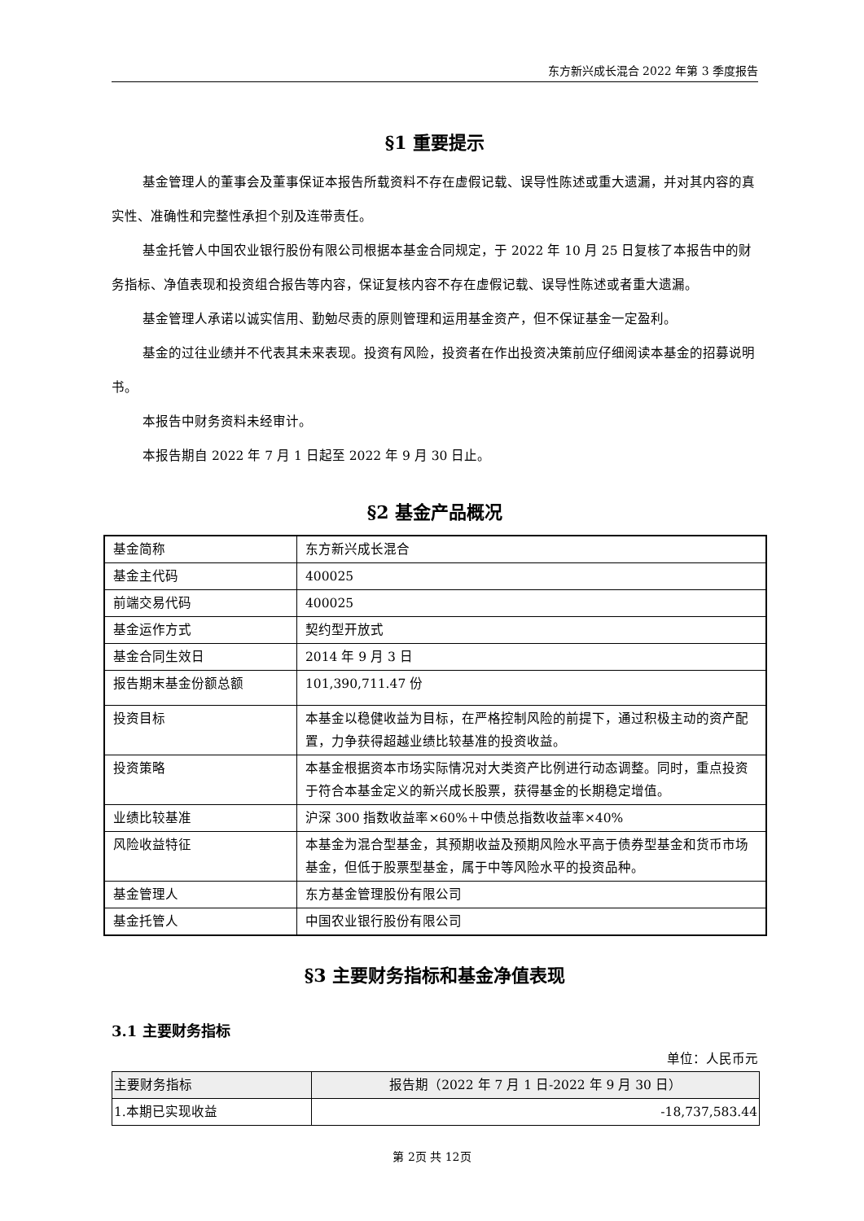东方新兴成长混合 2022 年第 3 季度报告
§1 重要提示
基金管理人的董事会及董事保证本报告所载资料不存在虚假记载、误导性陈述或重大遗漏，并对其内容的真实性、准确性和完整性承担个别及连带责任。
基金托管人中国农业银行股份有限公司根据本基金合同规定，于 2022 年 10 月 25 日复核了本报告中的财务指标、净值表现和投资组合报告等内容，保证复核内容不存在虚假记载、误导性陈述或者重大遗漏。
基金管理人承诺以诚实信用、勤勉尽责的原则管理和运用基金资产，但不保证基金一定盈利。
基金的过往业绩并不代表其未来表现。投资有风险，投资者在作出投资决策前应仔细阅读本基金的招募说明书。
本报告中财务资料未经审计。
本报告期自 2022 年 7 月 1 日起至 2022 年 9 月 30 日止。
§2 基金产品概况
| 基金简称 | 东方新兴成长混合 |
| 基金主代码 | 400025 |
| 前端交易代码 | 400025 |
| 基金运作方式 | 契约型开放式 |
| 基金合同生效日 | 2014 年 9 月 3 日 |
| 报告期末基金份额总额 | 101,390,711.47 份 |
| 投资目标 | 本基金以稳健收益为目标，在严格控制风险的前提下，通过积极主动的资产配置，力争获得超越业绩比较基准的投资收益。 |
| 投资策略 | 本基金根据资本市场实际情况对大类资产比例进行动态调整。同时，重点投资于符合本基金定义的新兴成长股票，获得基金的长期稳定增值。 |
| 业绩比较基准 | 沪深 300 指数收益率×60%＋中债总指数收益率×40% |
| 风险收益特征 | 本基金为混合型基金，其预期收益及预期风险水平高于债券型基金和货币市场基金，但低于股票型基金，属于中等风险水平的投资品种。 |
| 基金管理人 | 东方基金管理股份有限公司 |
| 基金托管人 | 中国农业银行股份有限公司 |
§3 主要财务指标和基金净值表现
3.1 主要财务指标
单位：人民币元
| 主要财务指标 | 报告期（2022 年 7 月 1 日-2022 年 9 月 30 日） |
| --- | --- |
| 1.本期已实现收益 | -18,737,583.44 |
第 2页 共 12页